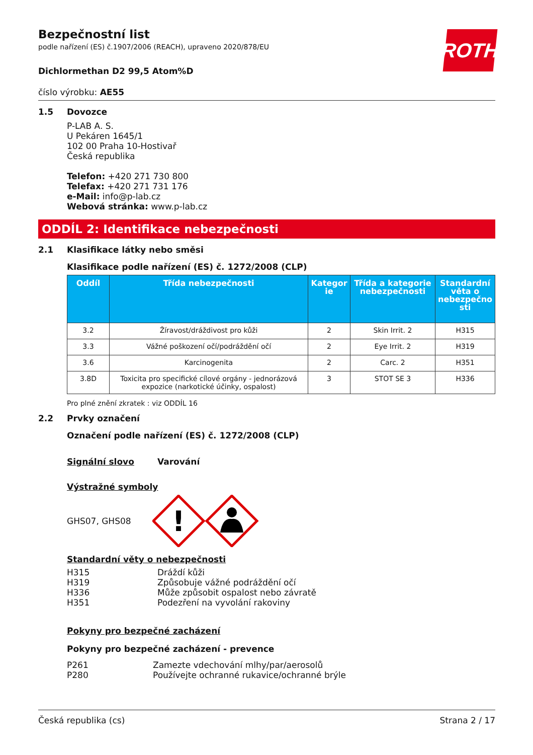ROTH
Bezpečnostní list
podle nařízení (ES) č.1907/2006 (REACH), upraveno 2020/878/EU
Dichlormethan D2 99,5 Atom%D
číslo výrobku: AE55
1.5 Dovozce
P-LAB A. S.
U Pekáren 1645/1
102 00 Praha 10-Hostivař
Česká republika
Telefon: +420 271 730 800
Telefax: +420 271 731 176
e-Mail: info@p-lab.cz
Webová stránka: www.p-lab.cz
ODDÍL 2: Identifikace nebezpečnosti
2.1 Klasifikace látky nebo směsi
Klasifikace podle nařízení (ES) č. 1272/2008 (CLP)
| Oddíl | Třída nebezpečnosti | Kategor ie | Třída a kategorie nebezpečnosti | Standardní věta o nebezpečno sti |
| --- | --- | --- | --- | --- |
| 3.2 | Žíravost/dráždivost pro kůži | 2 | Skin Irrit. 2 | H315 |
| 3.3 | Vážné poškození očí/podráždění očí | 2 | Eye Irrit. 2 | H319 |
| 3.6 | Karcinogenita | 2 | Carc. 2 | H351 |
| 3.8D | Toxicita pro specifické cílové orgány - jednorázová expozice (narkotické účinky, ospalost) | 3 | STOT SE 3 | H336 |
Pro plné znění zkratek : viz ODDÍL 16
2.2 Prvky označení
Označení podle nařízení (ES) č. 1272/2008 (CLP)
Signální slovo Varování
Výstražné symboly
GHS07, GHS08
!
Standardní věty o nebezpečnosti
H315 Dráždí kůži
H319 Způsobuje vážné podráždění očí
H336 Může způsobit ospalost nebo závratě
H351 Podezření na vyvolání rakoviny
Pokyny pro bezpečné zacházení
Pokyny pro bezpečné zacházení - prevence
P261 Zamezte vdechování mlhy/par/aerosolů
P280 Používejte ochranné rukavice/ochranné brýle
Česká republika (cs) Strana 2 / 17